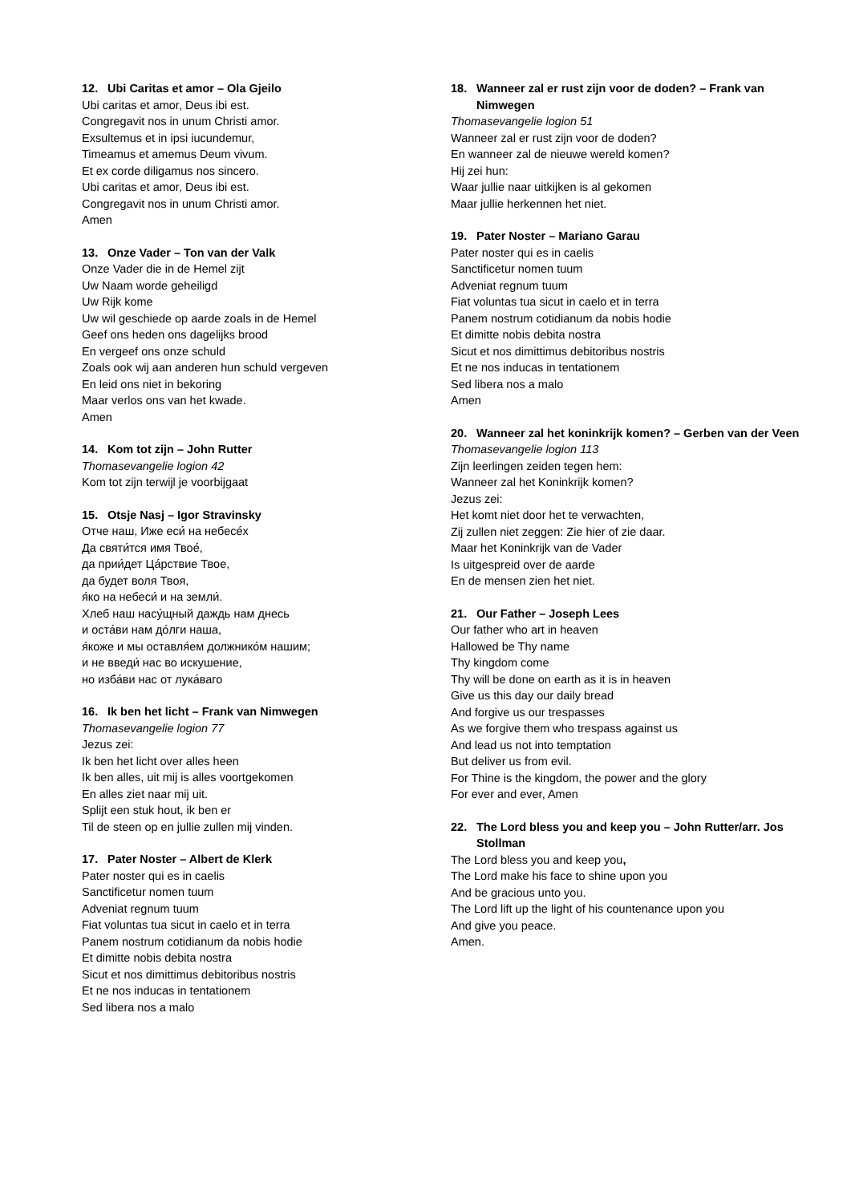12. Ubi Caritas et amor – Ola Gjeilo
Ubi caritas et amor, Deus ibi est.
Congregavit nos in unum Christi amor.
Exsultemus et in ipsi iucundemur,
Timeamus et amemus Deum vivum.
Et ex corde diligamus nos sincero.
Ubi caritas et amor, Deus ibi est.
Congregavit nos in unum Christi amor.
Amen
13. Onze Vader – Ton van der Valk
Onze Vader die in de Hemel zijt
Uw Naam worde geheiligd
Uw Rijk kome
Uw wil geschiede op aarde zoals in de Hemel
Geef ons heden ons dagelijks brood
En vergeef ons onze schuld
Zoals ook wij aan anderen hun schuld vergeven
En leid ons niet in bekoring
Maar verlos ons van het kwade.
Amen
14. Kom tot zijn – John Rutter
Thomasevangelie logion 42
Kom tot zijn terwijl je voorbijgaat
15. Otsje Nasj – Igor Stravinsky
Отче наш, Иже еси́ на небесе́х
Да святи́тся имя Твое́,
да прии́дет Ца́рствие Твое,
да будет воля Твоя,
я́ко на небеси́ и на земли́.
Хлеб наш насу́щный даждь нам днесь
и оста́ви нам до́лги наша,
я́коже и мы оставля́ем должнико́м нашим;
и не введи́ нас во искушение,
но изба́ви нас от лука́ваго
16. Ik ben het licht – Frank van Nimwegen
Thomasevangelie logion 77
Jezus zei:
Ik ben het licht over alles heen
Ik ben alles, uit mij is alles voortgekomen
En alles ziet naar mij uit.
Splijt een stuk hout, ik ben er
Til de steen op en jullie zullen mij vinden.
17. Pater Noster – Albert de Klerk
Pater noster qui es in caelis
Sanctificetur nomen tuum
Adveniat regnum tuum
Fiat voluntas tua sicut in caelo et in terra
Panem nostrum cotidianum da nobis hodie
Et dimitte nobis debita nostra
Sicut et nos dimittimus debitoribus nostris
Et ne nos inducas in tentationem
Sed libera nos a malo
18. Wanneer zal er rust zijn voor de doden? – Frank van Nimwegen
Thomasevangelie logion 51
Wanneer zal er rust zijn voor de doden?
En wanneer zal de nieuwe wereld komen?
Hij zei hun:
Waar jullie naar uitkijken is al gekomen
Maar jullie herkennen het niet.
19. Pater Noster – Mariano Garau
Pater noster qui es in caelis
Sanctificetur nomen tuum
Adveniat regnum tuum
Fiat voluntas tua sicut in caelo et in terra
Panem nostrum cotidianum da nobis hodie
Et dimitte nobis debita nostra
Sicut et nos dimittimus debitoribus nostris
Et ne nos inducas in tentationem
Sed libera nos a malo
Amen
20. Wanneer zal het koninkrijk komen? – Gerben van der Veen
Thomasevangelie logion 113
Zijn leerlingen zeiden tegen hem:
Wanneer zal het Koninkrijk komen?
Jezus zei:
Het komt niet door het te verwachten,
Zij zullen niet zeggen: Zie hier of zie daar.
Maar het Koninkrijk van de Vader
Is uitgespreid over de aarde
En de mensen zien het niet.
21. Our Father – Joseph Lees
Our father who art in heaven
Hallowed be Thy name
Thy kingdom come
Thy will be done on earth as it is in heaven
Give us this day our daily bread
And forgive us our trespasses
As we forgive them who trespass against us
And lead us not into temptation
But deliver us from evil.
For Thine is the kingdom, the power and the glory
For ever and ever, Amen
22. The Lord bless you and keep you – John Rutter/arr. Jos Stollman
The Lord bless you and keep you,
The Lord make his face to shine upon you
And be gracious unto you.
The Lord lift up the light of his countenance upon you
And give you peace.
Amen.